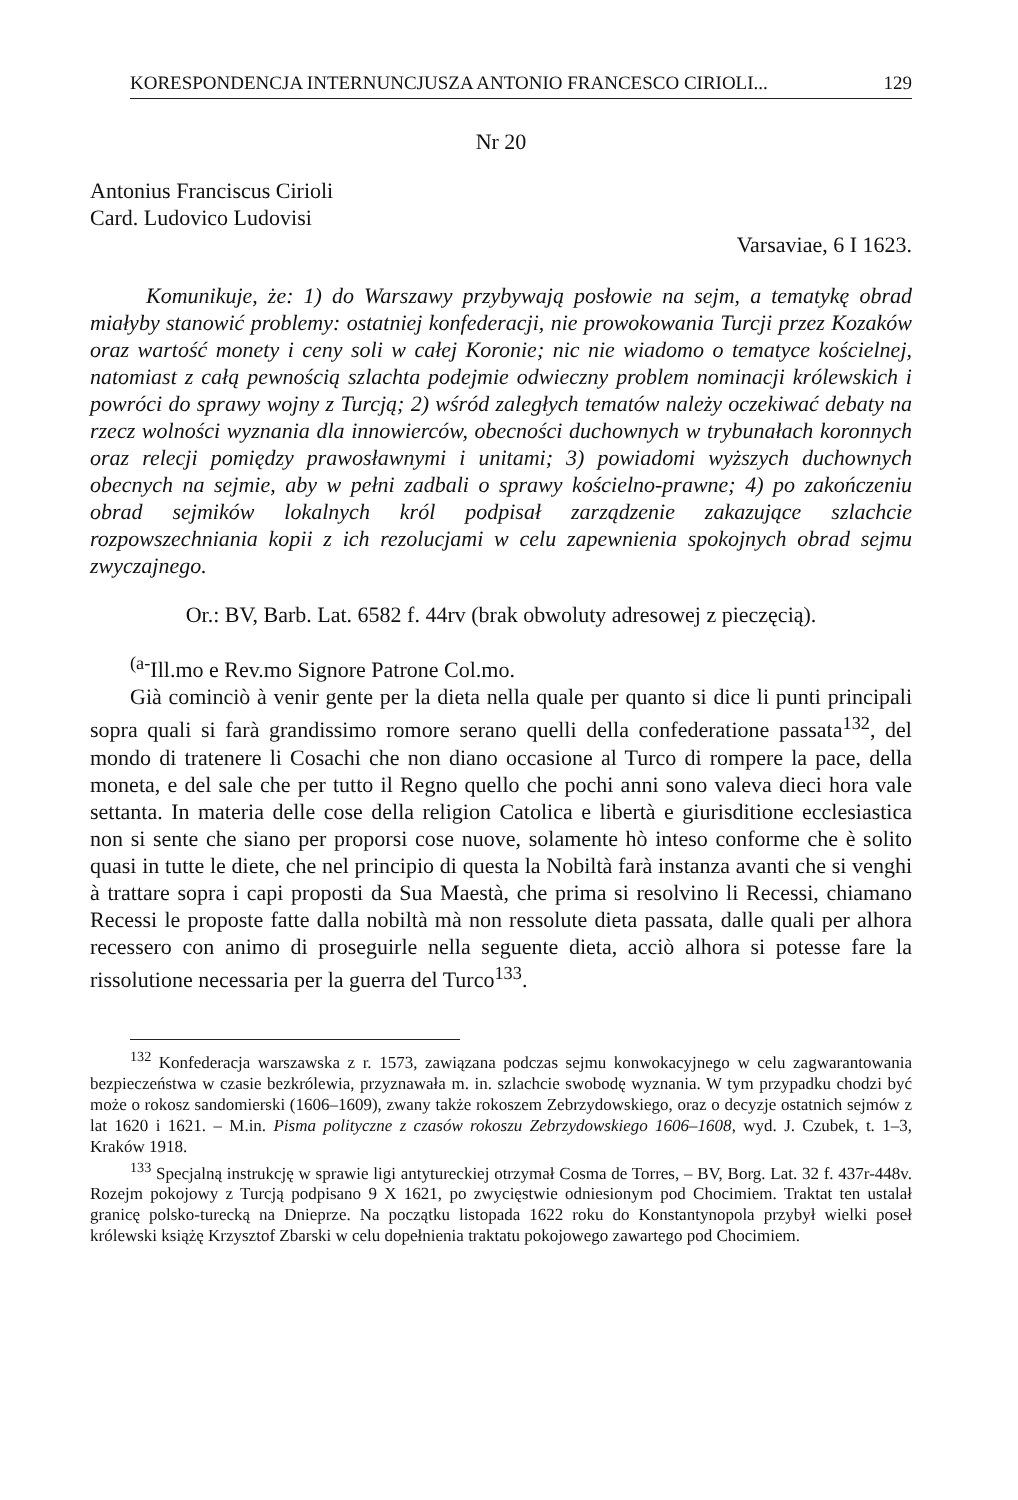KORESPONDENCJA INTERNUNCJUSZA ANTONIO FRANCESCO CIRIOLI... 129
Nr 20
Antonius Franciscus Cirioli
Card. Ludovico Ludovisi
Varsaviae, 6 I 1623.
Komunikuje, że: 1) do Warszawy przybywają posłowie na sejm, a tematykę obrad miałyby stanowić problemy: ostatniej konfederacji, nie prowokowania Turcji przez Kozaków oraz wartość monety i ceny soli w całej Koronie; nic nie wiadomo o tematyce kościelnej, natomiast z całą pewnością szlachta podejmie odwieczny problem nominacji królewskich i powróci do sprawy wojny z Turcją; 2) wśród zaległych tematów należy oczekiwać debaty na rzecz wolności wyznania dla innowierców, obecności duchownych w trybunałach koronnych oraz relecji pomiędzy prawosławnymi i unitami; 3) powiadomi wyższych duchownych obecnych na sejmie, aby w pełni zadbali o sprawy kościelno-prawne; 4) po zakończeniu obrad sejmików lokalnych król podpisał zarządzenie zakazujące szlachcie rozpowszechniania kopii z ich rezolucjami w celu zapewnienia spokojnych obrad sejmu zwyczajnego.
Or.: BV, Barb. Lat. 6582 f. 44rv (brak obwoluty adresowej z pieczęcią).
<sup>(a-</sup>Ill.mo e Rev.mo Signore Patrone Col.mo.
Già cominciò à venir gente per la dieta nella quale per quanto si dice li punti principali sopra quali si farà grandissimo romore serano quelli della confederatione passata<sup>132</sup>, del mondo di tratenere li Cosachi che non diano occasione al Turco di rompere la pace, della moneta, e del sale che per tutto il Regno quello che pochi anni sono valeva dieci hora vale settanta. In materia delle cose della religion Catolica e libertà e giurisditione ecclesiastica non si sente che siano per proporsi cose nuove, solamente hò inteso conforme che è solito quasi in tutte le diete, che nel principio di questa la Nobiltà farà instanza avanti che si venghi à trattare sopra i capi proposti da Sua Maestà, che prima si resolvino li Recessi, chiamano Recessi le proposte fatte dalla nobiltà mà non ressolute dieta passata, dalle quali per alhora recessero con animo di proseguirle nella seguente dieta, acciò alhora si potesse fare la rissolutione necessaria per la guerra del Turco<sup>133</sup>.
<sup>132</sup> Konfederacja warszawska z r. 1573, zawiązana podczas sejmu konwokacyjnego w celu zagwarantowania bezpieczeństwa w czasie bezkrólewia, przyznawała m. in. szlachcie swobodę wyznania. W tym przypadku chodzi być może o rokosz sandomierski (1606–1609), zwany także rokoszem Zebrzydowskiego, oraz o decyzje ostatnich sejmów z lat 1620 i 1621. – M.in. Pisma polityczne z czasów rokoszu Zebrzydowskiego 1606–1608, wyd. J. Czubek, t. 1–3, Kraków 1918.
<sup>133</sup> Specjalną instrukcję w sprawie ligi antytureckiej otrzymał Cosma de Torres, – BV, Borg. Lat. 32 f. 437r-448v. Rozejm pokojowy z Turcją podpisano 9 X 1621, po zwycięstwie odniesionym pod Chocimiem. Traktat ten ustalał granicę polsko-turecką na Dnieprze. Na początku listopada 1622 roku do Konstantynopola przybył wielki poseł królewski książę Krzysztof Zbarski w celu dopełnienia traktatu pokojowego zawartego pod Chocimiem.